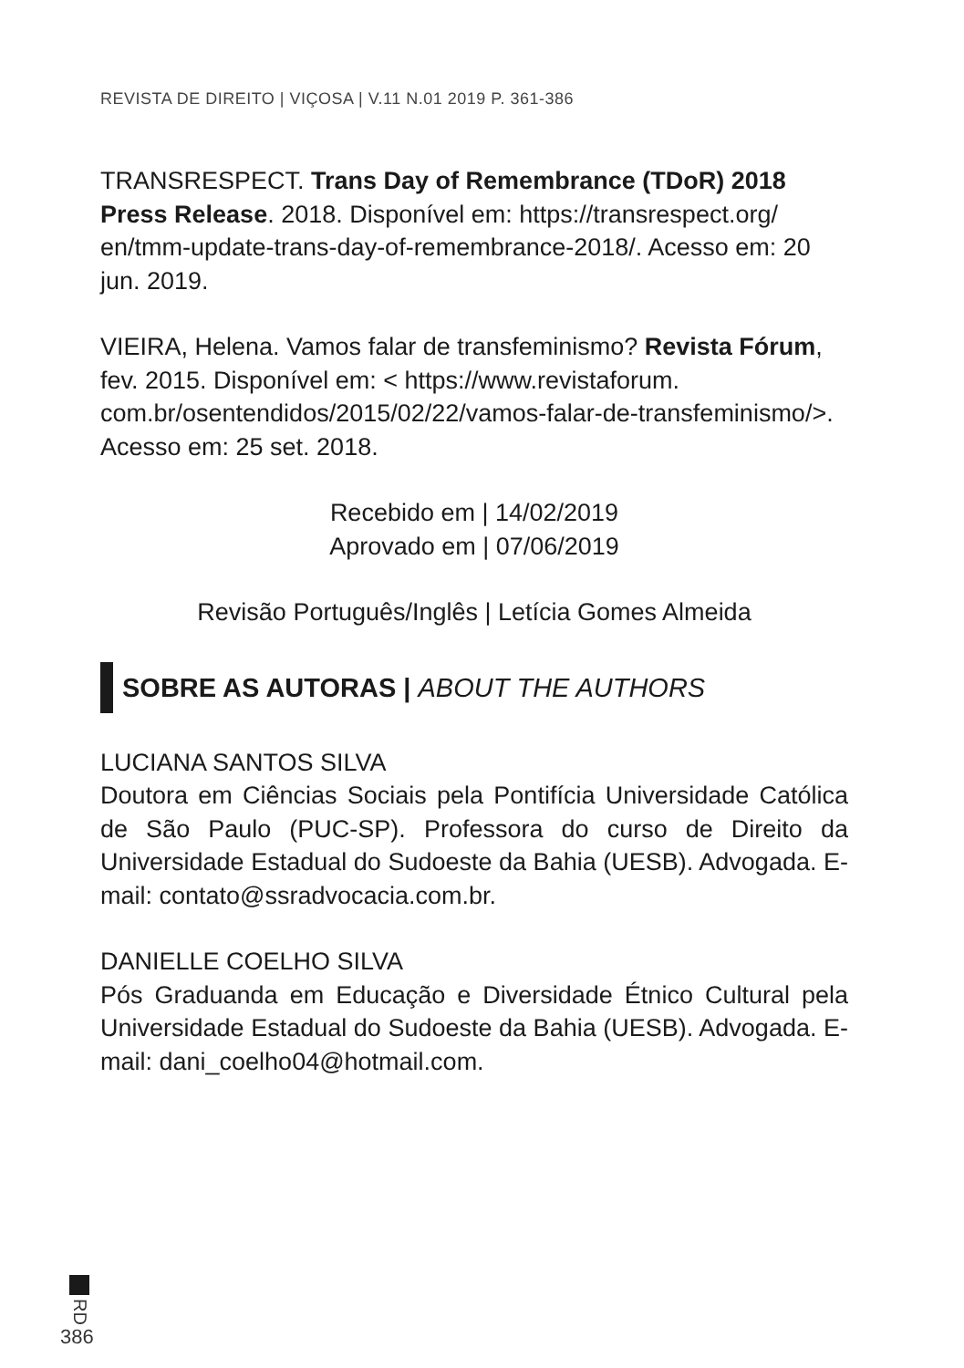REVISTA DE DIREITO | VIÇOSA | V.11 N.01 2019 P. 361-386
TRANSRESPECT. Trans Day of Remembrance (TDoR) 2018 Press Release. 2018. Disponível em: https://transrespect.org/ en/tmm-update-trans-day-of-remembrance-2018/. Acesso em: 20 jun. 2019.
VIEIRA, Helena. Vamos falar de transfeminismo? Revista Fórum, fev. 2015. Disponível em: < https://www.revistaforum. com.br/osentendidos/2015/02/22/vamos-falar-de-transfeminismo/>. Acesso em: 25 set. 2018.
Recebido em | 14/02/2019
Aprovado em | 07/06/2019
Revisão Português/Inglês | Letícia Gomes Almeida
SOBRE AS AUTORAS | ABOUT THE AUTHORS
LUCIANA SANTOS SILVA
Doutora em Ciências Sociais pela Pontifícia Universidade Católica de São Paulo (PUC-SP). Professora do curso de Direito da Universidade Estadual do Sudoeste da Bahia (UESB). Advogada. E-mail: contato@ssradvocacia.com.br.
DANIELLE COELHO SILVA
Pós Graduanda em Educação e Diversidade Étnico Cultural pela Universidade Estadual do Sudoeste da Bahia (UESB). Advogada. E-mail: dani_coelho04@hotmail.com.
RD
386